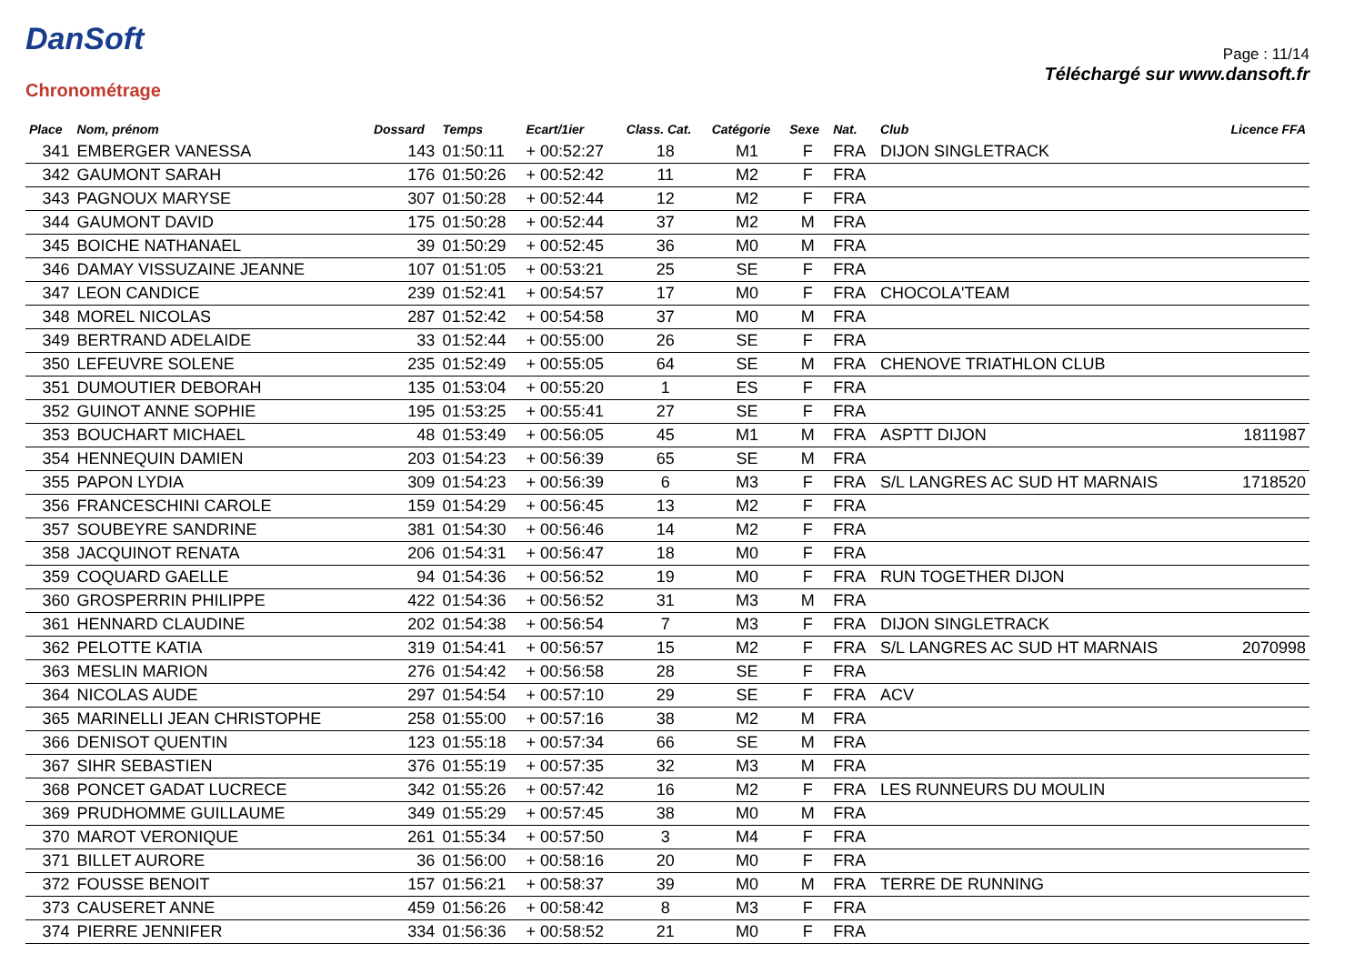DanSoft
Chronométrage
Page : 11/14
Téléchargé sur www.dansoft.fr
| Place | Nom, prénom | Dossard | Temps | Ecart/1ier | Class. Cat. | Catégorie | Sexe | Nat. | Club | Licence FFA |
| --- | --- | --- | --- | --- | --- | --- | --- | --- | --- | --- |
| 341 | EMBERGER VANESSA | 143 | 01:50:11 | + 00:52:27 | 18 | M1 | F | FRA | DIJON SINGLETRACK | |
| 342 | GAUMONT SARAH | 176 | 01:50:26 | + 00:52:42 | 11 | M2 | F | FRA | | |
| 343 | PAGNOUX MARYSE | 307 | 01:50:28 | + 00:52:44 | 12 | M2 | F | FRA | | |
| 344 | GAUMONT DAVID | 175 | 01:50:28 | + 00:52:44 | 37 | M2 | M | FRA | | |
| 345 | BOICHE NATHANAEL | 39 | 01:50:29 | + 00:52:45 | 36 | M0 | M | FRA | | |
| 346 | DAMAY VISSUZAINE JEANNE | 107 | 01:51:05 | + 00:53:21 | 25 | SE | F | FRA | | |
| 347 | LEON CANDICE | 239 | 01:52:41 | + 00:54:57 | 17 | M0 | F | FRA | CHOCOLA'TEAM | |
| 348 | MOREL NICOLAS | 287 | 01:52:42 | + 00:54:58 | 37 | M0 | M | FRA | | |
| 349 | BERTRAND ADELAIDE | 33 | 01:52:44 | + 00:55:00 | 26 | SE | F | FRA | | |
| 350 | LEFEUVRE SOLENE | 235 | 01:52:49 | + 00:55:05 | 64 | SE | M | FRA | CHENOVE TRIATHLON CLUB | |
| 351 | DUMOUTIER DEBORAH | 135 | 01:53:04 | + 00:55:20 | 1 | ES | F | FRA | | |
| 352 | GUINOT ANNE SOPHIE | 195 | 01:53:25 | + 00:55:41 | 27 | SE | F | FRA | | |
| 353 | BOUCHART MICHAEL | 48 | 01:53:49 | + 00:56:05 | 45 | M1 | M | FRA | ASPTT DIJON | 1811987 |
| 354 | HENNEQUIN DAMIEN | 203 | 01:54:23 | + 00:56:39 | 65 | SE | M | FRA | | |
| 355 | PAPON LYDIA | 309 | 01:54:23 | + 00:56:39 | 6 | M3 | F | FRA | S/L LANGRES AC SUD HT MARNAIS | 1718520 |
| 356 | FRANCESCHINI CAROLE | 159 | 01:54:29 | + 00:56:45 | 13 | M2 | F | FRA | | |
| 357 | SOUBEYRE SANDRINE | 381 | 01:54:30 | + 00:56:46 | 14 | M2 | F | FRA | | |
| 358 | JACQUINOT RENATA | 206 | 01:54:31 | + 00:56:47 | 18 | M0 | F | FRA | | |
| 359 | COQUARD GAELLE | 94 | 01:54:36 | + 00:56:52 | 19 | M0 | F | FRA | RUN TOGETHER DIJON | |
| 360 | GROSPERRIN PHILIPPE | 422 | 01:54:36 | + 00:56:52 | 31 | M3 | M | FRA | | |
| 361 | HENNARD CLAUDINE | 202 | 01:54:38 | + 00:56:54 | 7 | M3 | F | FRA | DIJON SINGLETRACK | |
| 362 | PELOTTE KATIA | 319 | 01:54:41 | + 00:56:57 | 15 | M2 | F | FRA | S/L LANGRES AC SUD HT MARNAIS | 2070998 |
| 363 | MESLIN MARION | 276 | 01:54:42 | + 00:56:58 | 28 | SE | F | FRA | | |
| 364 | NICOLAS AUDE | 297 | 01:54:54 | + 00:57:10 | 29 | SE | F | FRA | ACV | |
| 365 | MARINELLI JEAN CHRISTOPHE | 258 | 01:55:00 | + 00:57:16 | 38 | M2 | M | FRA | | |
| 366 | DENISOT QUENTIN | 123 | 01:55:18 | + 00:57:34 | 66 | SE | M | FRA | | |
| 367 | SIHR SEBASTIEN | 376 | 01:55:19 | + 00:57:35 | 32 | M3 | M | FRA | | |
| 368 | PONCET GADAT LUCRECE | 342 | 01:55:26 | + 00:57:42 | 16 | M2 | F | FRA | LES RUNNEURS DU MOULIN | |
| 369 | PRUDHOMME GUILLAUME | 349 | 01:55:29 | + 00:57:45 | 38 | M0 | M | FRA | | |
| 370 | MAROT VERONIQUE | 261 | 01:55:34 | + 00:57:50 | 3 | M4 | F | FRA | | |
| 371 | BILLET AURORE | 36 | 01:56:00 | + 00:58:16 | 20 | M0 | F | FRA | | |
| 372 | FOUSSE BENOIT | 157 | 01:56:21 | + 00:58:37 | 39 | M0 | M | FRA | TERRE DE RUNNING | |
| 373 | CAUSERET ANNE | 459 | 01:56:26 | + 00:58:42 | 8 | M3 | F | FRA | | |
| 374 | PIERRE JENNIFER | 334 | 01:56:36 | + 00:58:52 | 21 | M0 | F | FRA | | |